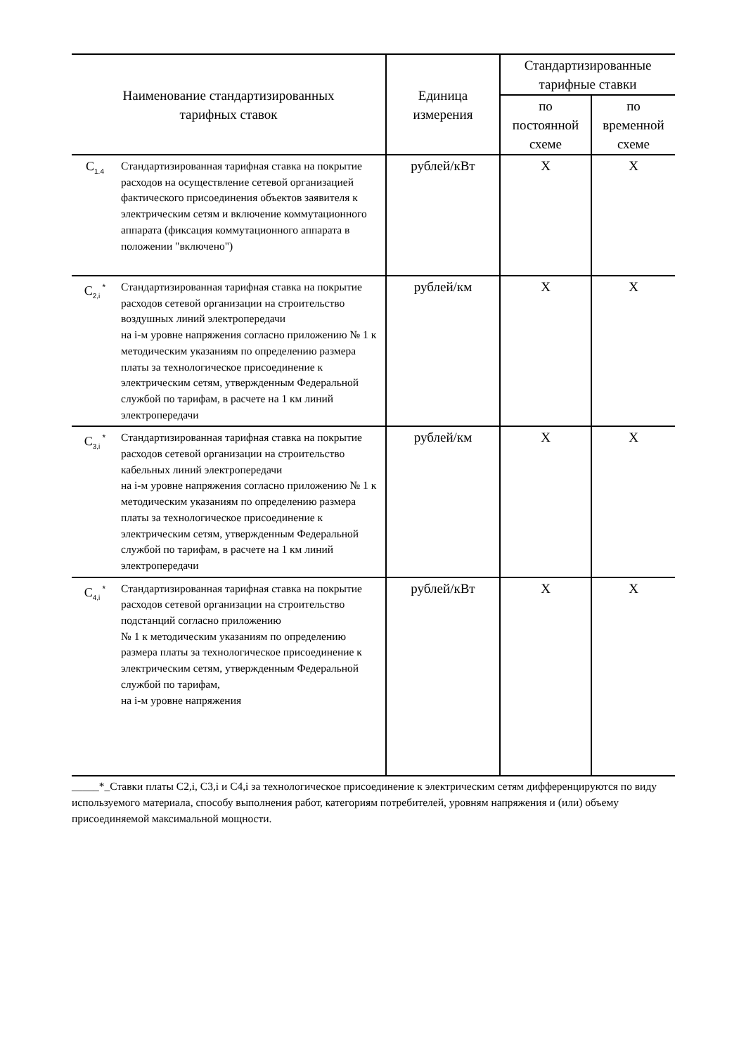| Наименование стандартизированных тарифных ставок | | Единица измерения | Стандартизированные тарифные ставки | |
| --- | --- | --- | --- | --- |
| | | | по постоянной схеме | по временной схеме |
| C<sub>1.4</sub> | Стандартизированная тарифная ставка на покрытие расходов на осуществление сетевой организацией фактического присоединения объектов заявителя к электрическим сетям и включение коммутационного аппарата (фиксация коммутационного аппарата в положении "включено") | рублей/кВт | X | X |
| C<sub>2,i</sub><sup>*</sup> | Стандартизированная тарифная ставка на покрытие расходов сетевой организации на строительство воздушных линий электропередачи на i-м уровне напряжения согласно приложению № 1 к методическим указаниям по определению размера платы за технологическое присоединение к электрическим сетям, утвержденным Федеральной службой по тарифам, в расчете на 1 км линий электропередачи | рублей/км | X | X |
| C<sub>3,i</sub><sup>*</sup> | Стандартизированная тарифная ставка на покрытие расходов сетевой организации на строительство кабельных линий электропередачи на i-м уровне напряжения согласно приложению № 1 к методическим указаниям по определению размера платы за технологическое присоединение к электрическим сетям, утвержденным Федеральной службой по тарифам, в расчете на 1 км линий электропередачи | рублей/км | X | X |
| C<sub>4,i</sub><sup>*</sup> | Стандартизированная тарифная ставка на покрытие расходов сетевой организации на строительство подстанций согласно приложению № 1 к методическим указаниям по определению размера платы за технологическое присоединение к электрическим сетям, утвержденным Федеральной службой по тарифам, на i-м уровне напряжения | рублей/кВт | X | X |
_____*_Ставки платы C2,i, C3,i и C4,i за технологическое присоединение к электрическим сетям дифференцируются по виду используемого материала, способу выполнения работ, категориям потребителей, уровням напряжения и (или) объему присоединяемой максимальной мощности.